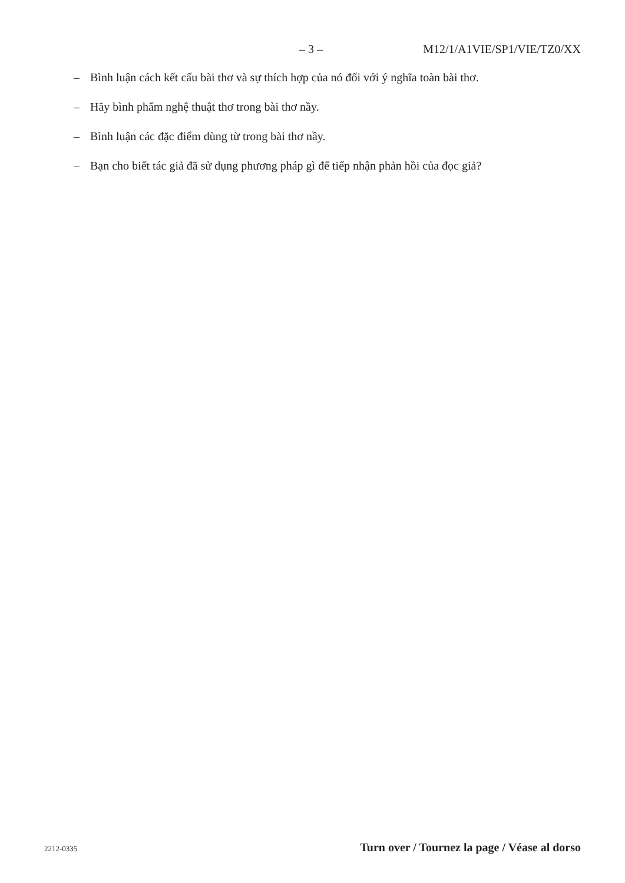– 3 – M12/1/A1VIE/SP1/VIE/TZ0/XX
– Bình luận cách kết cấu bài thơ và sự thích hợp của nó đối với ý nghĩa toàn bài thơ.
– Hãy bình phẩm nghệ thuật thơ trong bài thơ nầy.
– Bình luận các đặc điểm dùng từ trong bài thơ nầy.
– Bạn cho biết tác giả đã sử dụng phương pháp gì để tiếp nhận phản hồi của đọc giả?
2212-0335 Turn over / Tournez la page / Véase al dorso